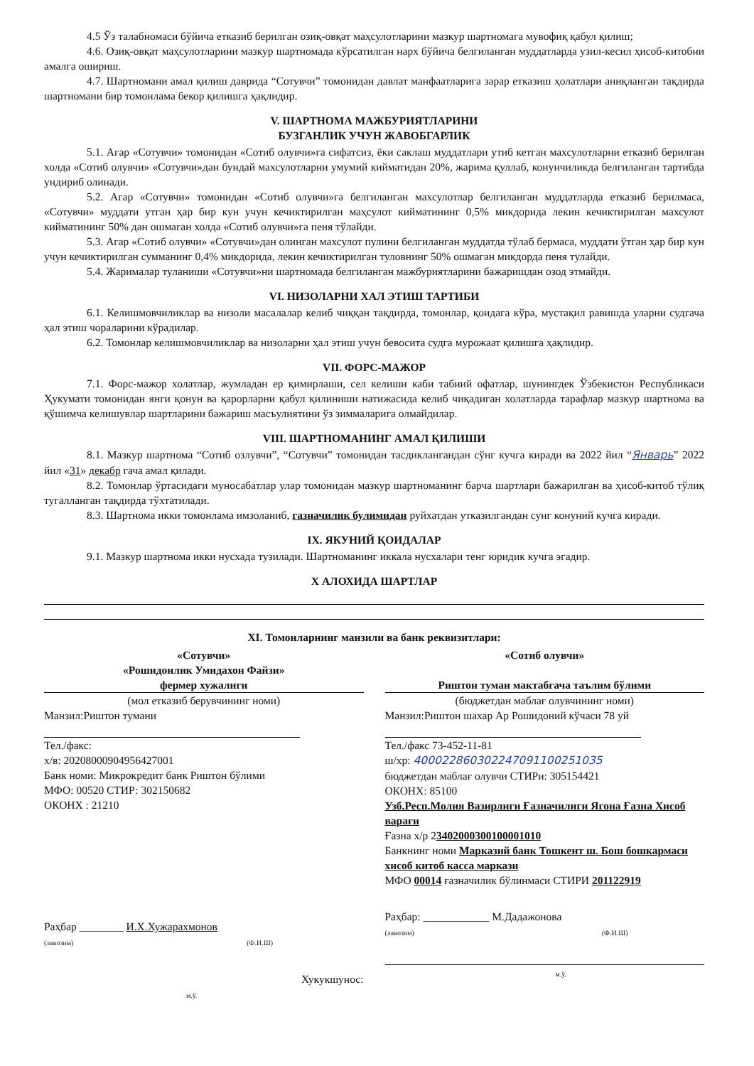4.5 Ўз талабномаси бўйича етказиб берилган озиқ-овқат маҳсулотларини мазкур шартномага мувофиқ қабул қилиш;
4.6. Озиқ-овқат маҳсулотларини мазкур шартномада кўрсатилган нарх бўйича белгиланган муддатларда узил-кесил ҳисоб-китобни амалга ошириш.
4.7. Шартномани амал қилиш даврида “Сотувчи” томонидан давлат манфаатларига зарар етказиш ҳолатлари аниқланган тақдирда шартномани бир томонлама бекор қилишга ҳақлидир.
V. ШАРТНОМА МАЖБУРИЯТЛАРИНИ
БУЗГАНЛИК УЧУН ЖАВОБГАРЛИК
5.1. Агар «Сотувчи» томонидан «Сотиб олувчи»га сифатсиз, ёки саклаш муддатлари утиб кетган махсулотларни етказиб берилган холда «Сотиб олувчи» «Сотувчи»дан бундай махсулотларни умумий кийматидан 20%, жарима қуллаб, конунчиликда белгиланган тартибда ундириб олинади.
5.2. Агар «Сотувчи» томонидан «Сотиб олувчи»га белгиланган махсулотлар белгиланган муддатларда етказиб берилмаса, «Сотувчи» муддати утган ҳар бир кун учун кечиктирилган маҳсулот кийматининг 0,5% микдорида лекин кечиктирилган махсулот кийматининг 50% дан ошмаган холда «Сотиб олувчи»га пеня тўлайди.
5.3. Агар «Сотиб олувчи» «Сотувчи»дан олинган махсулот пулини белгиланган муддатда тўлаб бермаса, муддати ўтган ҳар бир кун учун кечиктирилган сумманинг 0,4% микдорида, лекин кечиктирилган туловнинг 50% ошмаган микдорда пеня тулайди.
5.4. Жарималар туланиши «Сотувчи»ни шартномада белгиланган мажбуриятларини бажаришдан озод этмайди.
VI. НИЗОЛАРНИ ХАЛ ЭТИШ ТАРТИБИ
6.1. Келишмовчиликлар ва низоли масалалар келиб чиққан тақдирда, томонлар, қоидага кўра, мустақил равишда уларни судгача ҳал этиш чораларини кўрадилар.
6.2. Томонлар келишмовчиликлар ва низоларни ҳал этиш учун бевосита судга мурожаат қилишга ҳақлидир.
VII. ФОРС-МАЖОР
7.1. Форс-мажор холатлар, жумладан ер қимирлаши, сел келиши каби табиий офатлар, шунингдек Ўзбекистон Республикаси Ҳукумати томонидан янги қонун ва қарорларни қабул қилиниши натижасида келиб чиқадиган холатларда тарафлар мазкур шартнома ва қўшимча келишувлар шартларини бажариш масъулиятини ўз зиммаларига олмайдилар.
VIII. ШАРТНОМАНИНГ АМАЛ ҚИЛИШИ
8.1. Мазкур шартнома “Сотиб озлувчи”, “Сотувчи” томонидан тасдиклангандан сўнг кучга киради ва 2022 йил “Январь” 2022 йил «31» декабр гача амал қилади.
8.2. Томонлар ўртасидаги муносабатлар улар томонидан мазкур шартноманинг барча шартлари бажарилган ва ҳисоб-китоб тўлиқ тугалланган тақдирда тўхтатилади.
8.3. Шартнома икки томонлама имзоланиб, газначилик булимидан руйхатдан утказилгандан сунг конуний кучга киради.
IX. ЯКУНИЙ ҚОИДАЛАР
9.1. Мазкур шартнома икки нусхада тузилади. Шартноманинг иккала нусхалари тенг юридик кучга эгадир.
Х АЛОХИДА ШАРТЛАР
XI. Томонларнинг манзили ва банк реквизитлари:
«Сотувчи»
«Рошидонлик Умидахон Файзи»
фермер хужалиги
(мол етказиб берувчининг номи)
Манзил:Риштон тумани
Тел./факс:
х/в: 20208000904956427001
Банк номи: Микрокредит банк Риштон бўлими
МФО: 00520 СТИР: 302150682
ОКОНХ : 21210
Раҳбар ________ И.Х.Хужарахмонов
(лавозим) (Ф.И.Ш)
Хукукшунос:
м.ў.
«Сотиб олувчи»
Риштон туман мактабгача таълим бўлими
(бюджетдан маблағ олувчининг номи)
Манзил:Риштон шахар Ар Рошидоний кўчаси 78 уй
Тел./факс 73-452-11-81
ш/хр: 400022860302247091100251035
бюджетдан маблағ олувчи СТИРи: 305154421
ОКОНХ: 85100
Узб.Респ.Молия Вазирлиги Ғазначилиги Ягона Ғазна Хисоб варағи
Ғазна х/р 23402000300100001010
Банкнинг номи Марказий банк Тошкент ш. Бош бошкармаси хисоб китоб касса маркази
МФО 00014 ғазначилик бўлинмаси СТИРИ 201122919
Раҳбар: ____________ М.Дадажонова
(лавозим) (Ф.И.Ш)
м.ў.